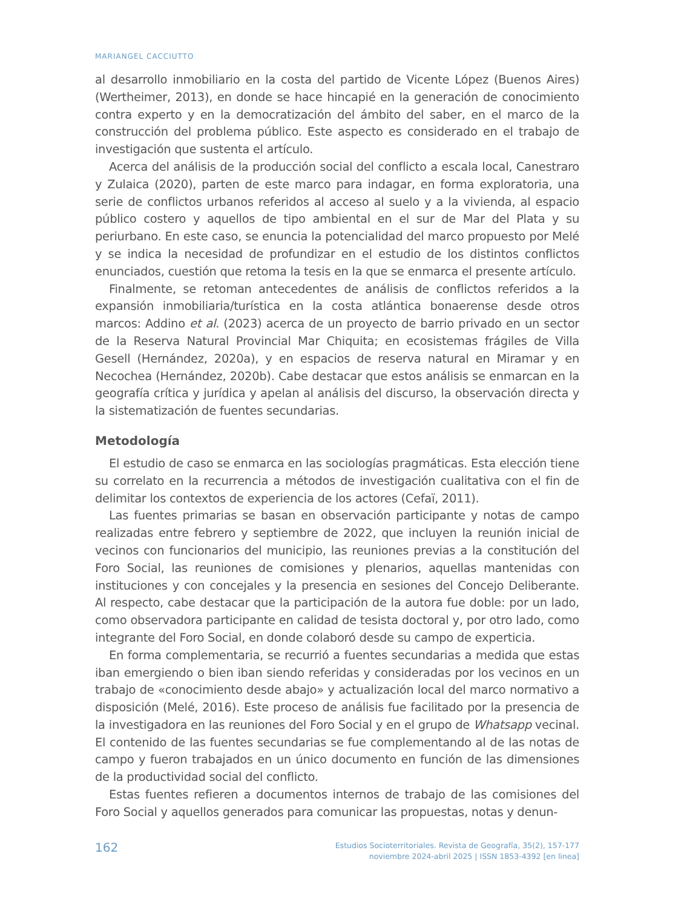MARIANGEL CACCIUTTO
al desarrollo inmobiliario en la costa del partido de Vicente López (Buenos Aires) (Wertheimer, 2013), en donde se hace hincapié en la generación de conocimiento contra experto y en la democratización del ámbito del saber, en el marco de la construcción del problema público. Este aspecto es considerado en el trabajo de investigación que sustenta el artículo.
Acerca del análisis de la producción social del conflicto a escala local, Canestraro y Zulaica (2020), parten de este marco para indagar, en forma exploratoria, una serie de conflictos urbanos referidos al acceso al suelo y a la vivienda, al espacio público costero y aquellos de tipo ambiental en el sur de Mar del Plata y su periurbano. En este caso, se enuncia la potencialidad del marco propuesto por Melé y se indica la necesidad de profundizar en el estudio de los distintos conflictos enunciados, cuestión que retoma la tesis en la que se enmarca el presente artículo.
Finalmente, se retoman antecedentes de análisis de conflictos referidos a la expansión inmobiliaria/turística en la costa atlántica bonaerense desde otros marcos: Addino et al. (2023) acerca de un proyecto de barrio privado en un sector de la Reserva Natural Provincial Mar Chiquita; en ecosistemas frágiles de Villa Gesell (Hernández, 2020a), y en espacios de reserva natural en Miramar y en Necochea (Hernández, 2020b). Cabe destacar que estos análisis se enmarcan en la geografía crítica y jurídica y apelan al análisis del discurso, la observación directa y la sistematización de fuentes secundarias.
Metodología
El estudio de caso se enmarca en las sociologías pragmáticas. Esta elección tiene su correlato en la recurrencia a métodos de investigación cualitativa con el fin de delimitar los contextos de experiencia de los actores (Cefaï, 2011).
Las fuentes primarias se basan en observación participante y notas de campo realizadas entre febrero y septiembre de 2022, que incluyen la reunión inicial de vecinos con funcionarios del municipio, las reuniones previas a la constitución del Foro Social, las reuniones de comisiones y plenarios, aquellas mantenidas con instituciones y con concejales y la presencia en sesiones del Concejo Deliberante. Al respecto, cabe destacar que la participación de la autora fue doble: por un lado, como observadora participante en calidad de tesista doctoral y, por otro lado, como integrante del Foro Social, en donde colaboró desde su campo de experticia.
En forma complementaria, se recurrió a fuentes secundarias a medida que estas iban emergiendo o bien iban siendo referidas y consideradas por los vecinos en un trabajo de «conocimiento desde abajo» y actualización local del marco normativo a disposición (Melé, 2016). Este proceso de análisis fue facilitado por la presencia de la investigadora en las reuniones del Foro Social y en el grupo de Whatsapp vecinal. El contenido de las fuentes secundarias se fue complementando al de las notas de campo y fueron trabajados en un único documento en función de las dimensiones de la productividad social del conflicto.
Estas fuentes refieren a documentos internos de trabajo de las comisiones del Foro Social y aquellos generados para comunicar las propuestas, notas y denun-
162
Estudios Socioterritoriales. Revista de Geografía, 35(2), 157-177
noviembre 2024-abril 2025 | ISSN 1853-4392 [en linea]